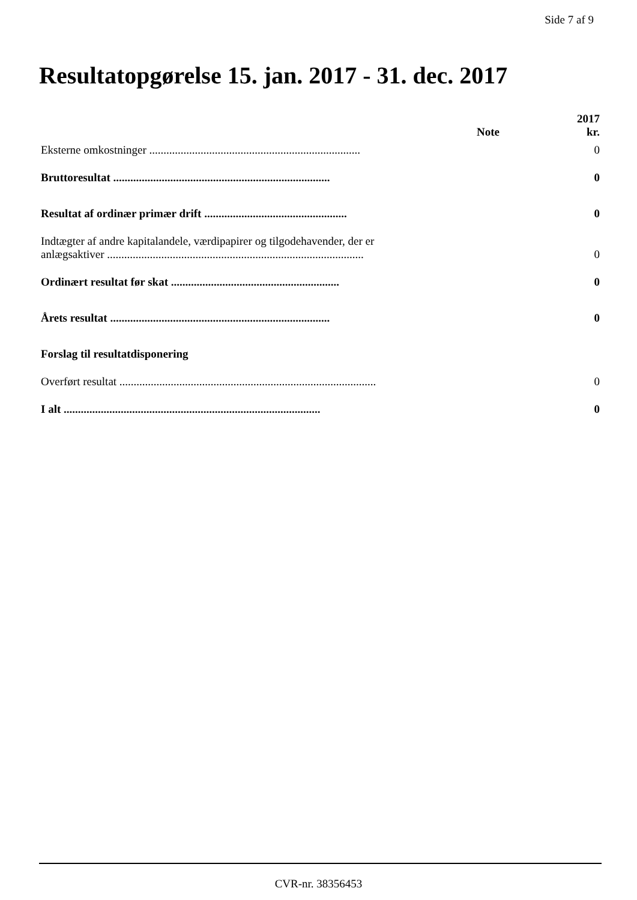Side 7 af 9
Resultatopgørelse 15. jan. 2017 - 31. dec. 2017
| | Note | 2017 kr. |
| --- | --- | --- |
| Eksterne omkostninger .......................................................................... | | 0 |
| Bruttoresultat ............................................................................ | | 0 |
| Resultat af ordinær primær drift .................................................. | | 0 |
| Indtægter af andre kapitalandele, værdipapirer og tilgodehavender, der er anlægsaktiver .......................................................................................... | | 0 |
| Ordinært resultat før skat ........................................................... | | 0 |
| Årets resultat ............................................................................. | | 0 |
| Forslag til resultatdisponering | | |
| Overført resultat .......................................................................................... | | 0 |
| I alt .......................................................................................... | | 0 |
CVR-nr. 38356453